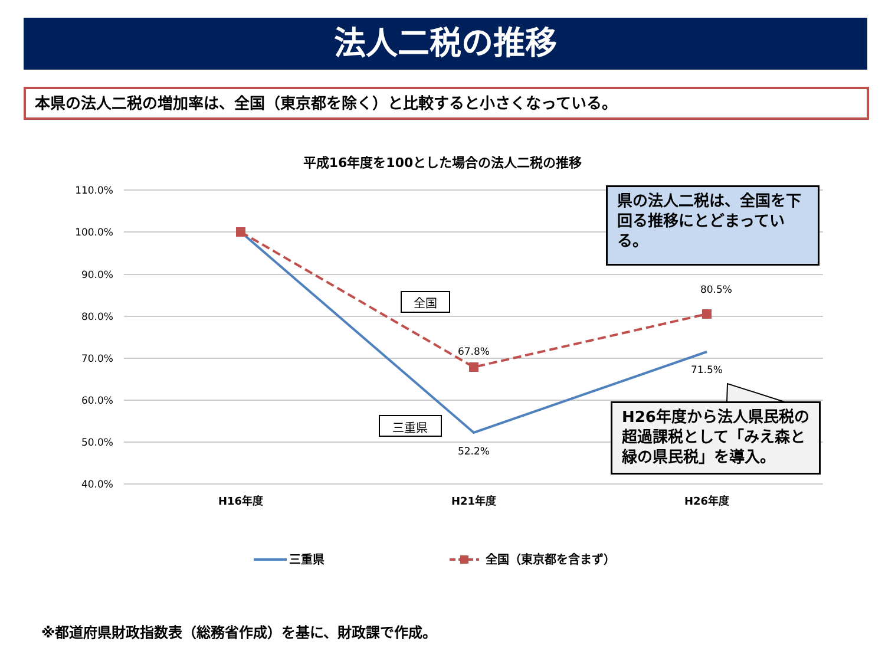法人二税の推移
本県の法人二税の増加率は、全国（東京都を除く）と比較すると小さくなっている。
平成16年度を100とした場合の法人二税の推移
110.0%
100.0%
90.0%
80.0%
70.0%
60.0%
50.0%
40.0%
H16年度
H21年度
H26年度
67.8%
80.5%
52.2%
71.5%
全国
三重県
三重県
全国（東京都を含まず）
県の法人二税は、全国を下回る推移にとどまっている。
H26年度から法人県民税の超過課税として「みえ森と緑の県民税」を導入。
※都道府県財政指数表（総務省作成）を基に、財政課で作成。